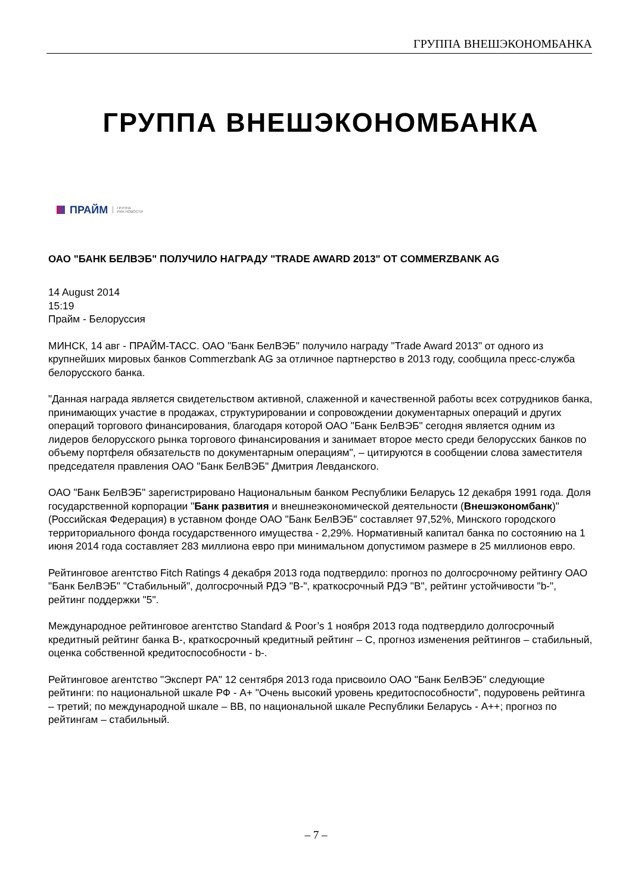ГРУППА ВНЕШЭКОНОМБАНКА
ГРУППА ВНЕШЭКОНОМБАНКА
ПРАЙМ ГРУППА
РИА НОВОСТИ
ОАО "БАНК БЕЛВЭБ" ПОЛУЧИЛО НАГРАДУ "TRADE AWARD 2013" ОТ COMMERZBANK AG
14 August 2014
15:19
Прайм - Белоруссия
МИНСК, 14 авг - ПРАЙМ-ТАСС. ОАО "Банк БелВЭБ" получило награду "Trade Award 2013" от одного из крупнейших мировых банков Commerzbank AG за отличное партнерство в 2013 году, сообщила пресс-служба белорусского банка.
"Данная награда является свидетельством активной, слаженной и качественной работы всех сотрудников банка, принимающих участие в продажах, структурировании и сопровождении документарных операций и других операций торгового финансирования, благодаря которой ОАО "Банк БелВЭБ" сегодня является одним из лидеров белорусского рынка торгового финансирования и занимает второе место среди белорусских банков по объему портфеля обязательств по документарным операциям", – цитируются в сообщении слова заместителя председателя правления ОАО "Банк БелВЭБ" Дмитрия Левданского.
ОАО "Банк БелВЭБ" зарегистрировано Национальным банком Республики Беларусь 12 декабря 1991 года. Доля государственной корпорации "Банк развития и внешнеэкономической деятельности (Внешэкономбанк)" (Российская Федерация) в уставном фонде ОАО "Банк БелВЭБ" составляет 97,52%, Минского городского территориального фонда государственного имущества - 2,29%. Нормативный капитал банка по состоянию на 1 июня 2014 года составляет 283 миллиона евро при минимальном допустимом размере в 25 миллионов евро.
Рейтинговое агентство Fitch Ratings 4 декабря 2013 года подтвердило: прогноз по долгосрочному рейтингу ОАО "Банк БелВЭБ" "Стабильный", долгосрочный РДЭ "B-", краткосрочный РДЭ "B", рейтинг устойчивости "b-", рейтинг поддержки "5".
Международное рейтинговое агентство Standard & Poor’s 1 ноября 2013 года подтвердило долгосрочный кредитный рейтинг банка B-, краткосрочный кредитный рейтинг – C, прогноз изменения рейтингов – стабильный, оценка собственной кредитоспособности - b-.
Рейтинговое агентство "Эксперт РА" 12 сентября 2013 года присвоило ОАО "Банк БелВЭБ" следующие рейтинги: по национальной шкале РФ - A+ "Очень высокий уровень кредитоспособности", подуровень рейтинга – третий; по международной шкале – BB, по национальной шкале Республики Беларусь - A++; прогноз по рейтингам – стабильный.
– 7 –